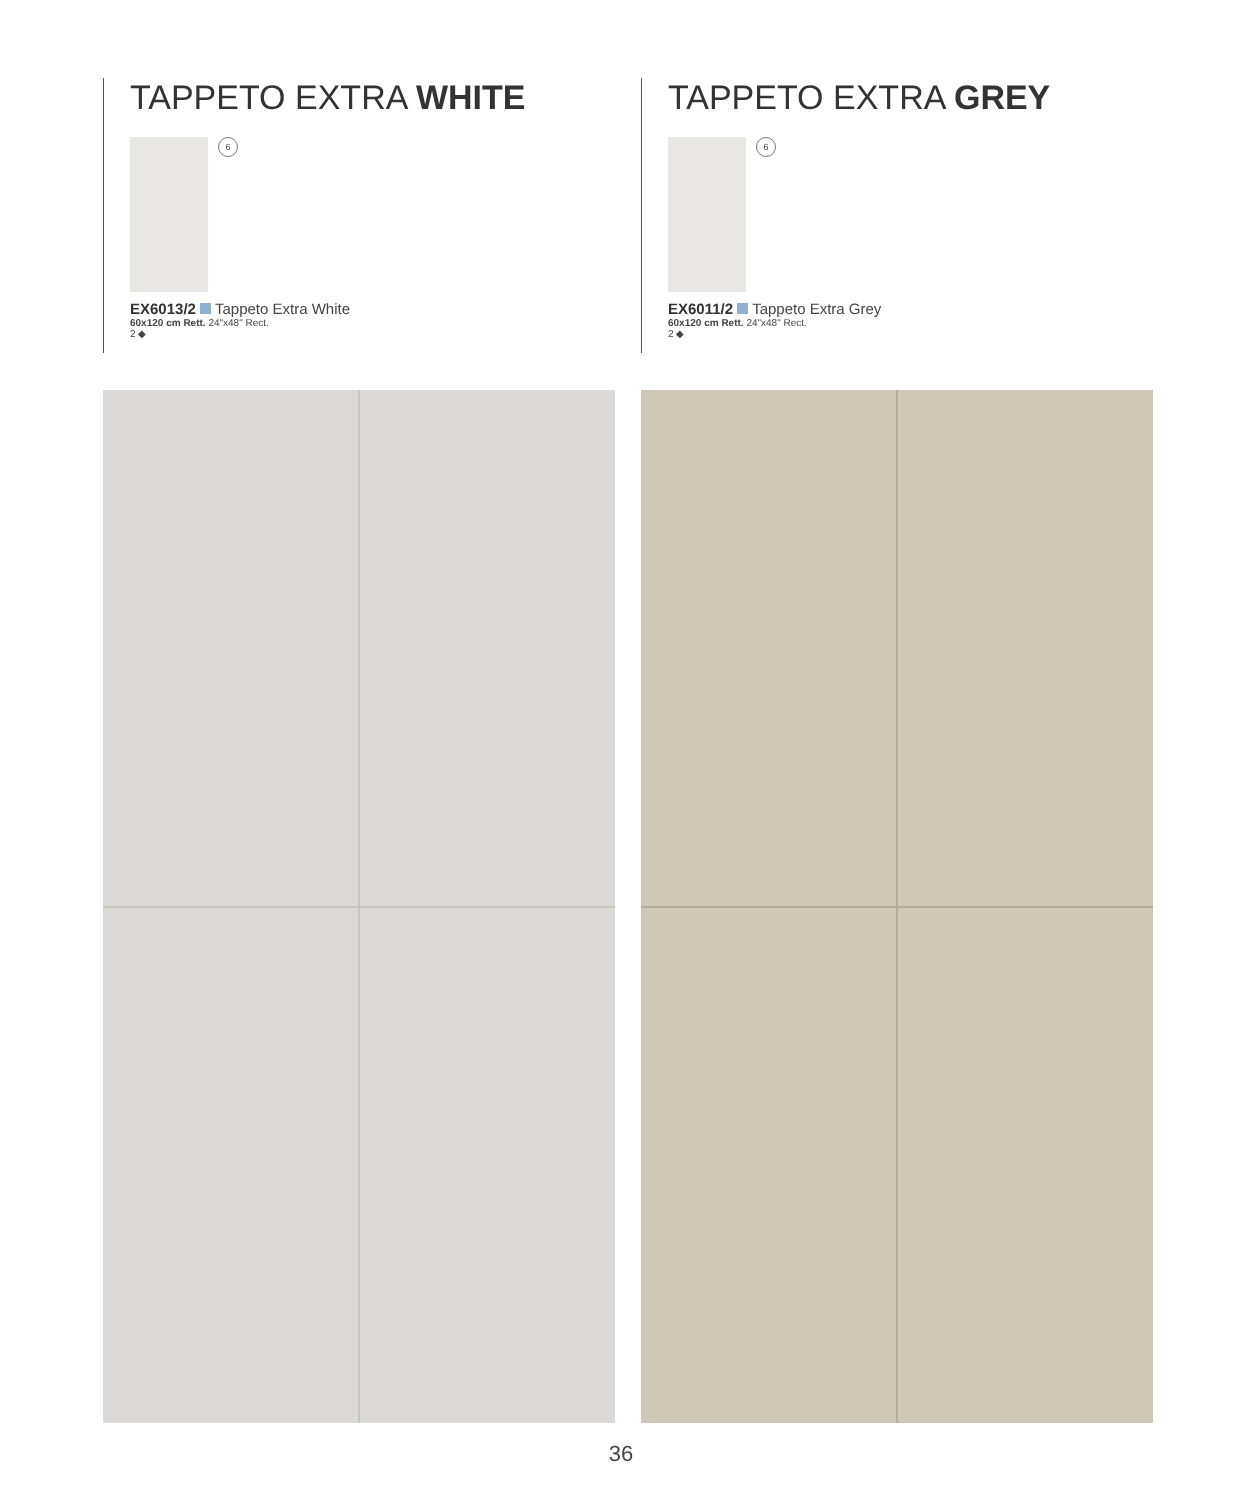TAPPETO EXTRA WHITE
6
EX6013/2 Tappeto Extra White
60x120 cm Rett. 24"x48" Rect.
2 ◆
TAPPETO EXTRA GREY
6
EX6011/2 Tappeto Extra Grey
60x120 cm Rett. 24"x48" Rect.
2 ◆
36